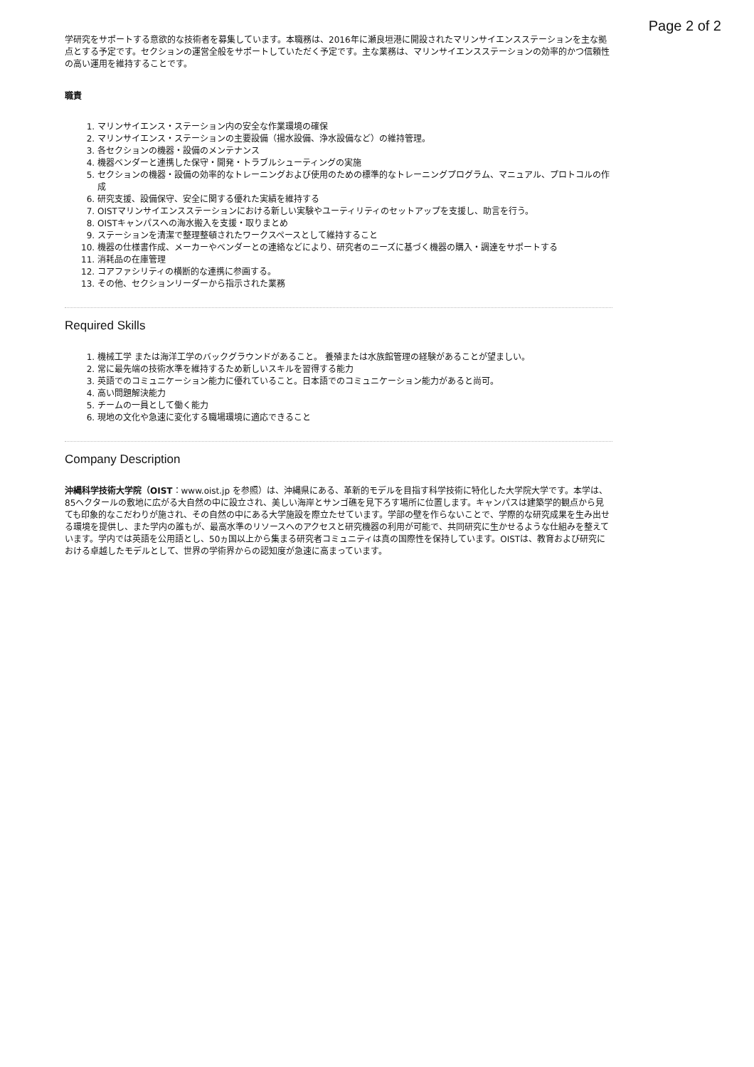Page 2 of 2
学研究をサポートする意欲的な技術者を募集しています。本職務は、2016年に瀬良垣港に開設されたマリンサイエンスステーションを主な拠点とする予定です。セクションの運営全般をサポートしていただく予定です。主な業務は、マリンサイエンスステーションの効率的かつ信頼性の高い運用を維持することです。
職責
1. マリンサイエンス・ステーション内の安全な作業環境の確保
2. マリンサイエンス・ステーションの主要設備（揚水設備、浄水設備など）の維持管理。
3. 各セクションの機器・設備のメンテナンス
4. 機器ベンダーと連携した保守・開発・トラブルシューティングの実施
5. セクションの機器・設備の効率的なトレーニングおよび使用のための標準的なトレーニングプログラム、マニュアル、プロトコルの作成
6. 研究支援、設備保守、安全に関する優れた実績を維持する
7. OISTマリンサイエンスステーションにおける新しい実験やユーティリティのセットアップを支援し、助言を行う。
8. OISTキャンパスへの海水搬入を支援・取りまとめ
9. ステーションを清潔で整理整頓されたワークスペースとして維持すること
10. 機器の仕様書作成、メーカーやベンダーとの連絡などにより、研究者のニーズに基づく機器の購入・調達をサポートする
11. 消耗品の在庫管理
12. コアファシリティの横断的な連携に参画する。
13. その他、セクションリーダーから指示された業務
Required Skills
1. 機械工学 または海洋工学のバックグラウンドがあること。 養殖または水族館管理の経験があることが望ましい。
2. 常に最先端の技術水準を維持するため新しいスキルを習得する能力
3. 英語でのコミュニケーション能力に優れていること。日本語でのコミュニケーション能力があると尚可。
4. 高い問題解決能力
5. チームの一員として働く能力
6. 現地の文化や急速に変化する職場環境に適応できること
Company Description
沖縄科学技術大学院（OIST：www.oist.jp を参照）は、沖縄県にある、革新的モデルを目指す科学技術に特化した大学院大学です。本学は、85ヘクタールの敷地に広がる大自然の中に設立され、美しい海岸とサンゴ礁を見下ろす場所に位置します。キャンパスは建築学的観点から見ても印象的なこだわりが施され、その自然の中にある大学施設を際立たせています。学部の壁を作らないことで、学際的な研究成果を生み出せる環境を提供し、また学内の誰もが、最高水準のリソースへのアクセスと研究機器の利用が可能で、共同研究に生かせるような仕組みを整えています。学内では英語を公用語とし、50ヵ国以上から集まる研究者コミュニティは真の国際性を保持しています。OISTは、教育および研究における卓越したモデルとして、世界の学術界からの認知度が急速に高まっています。